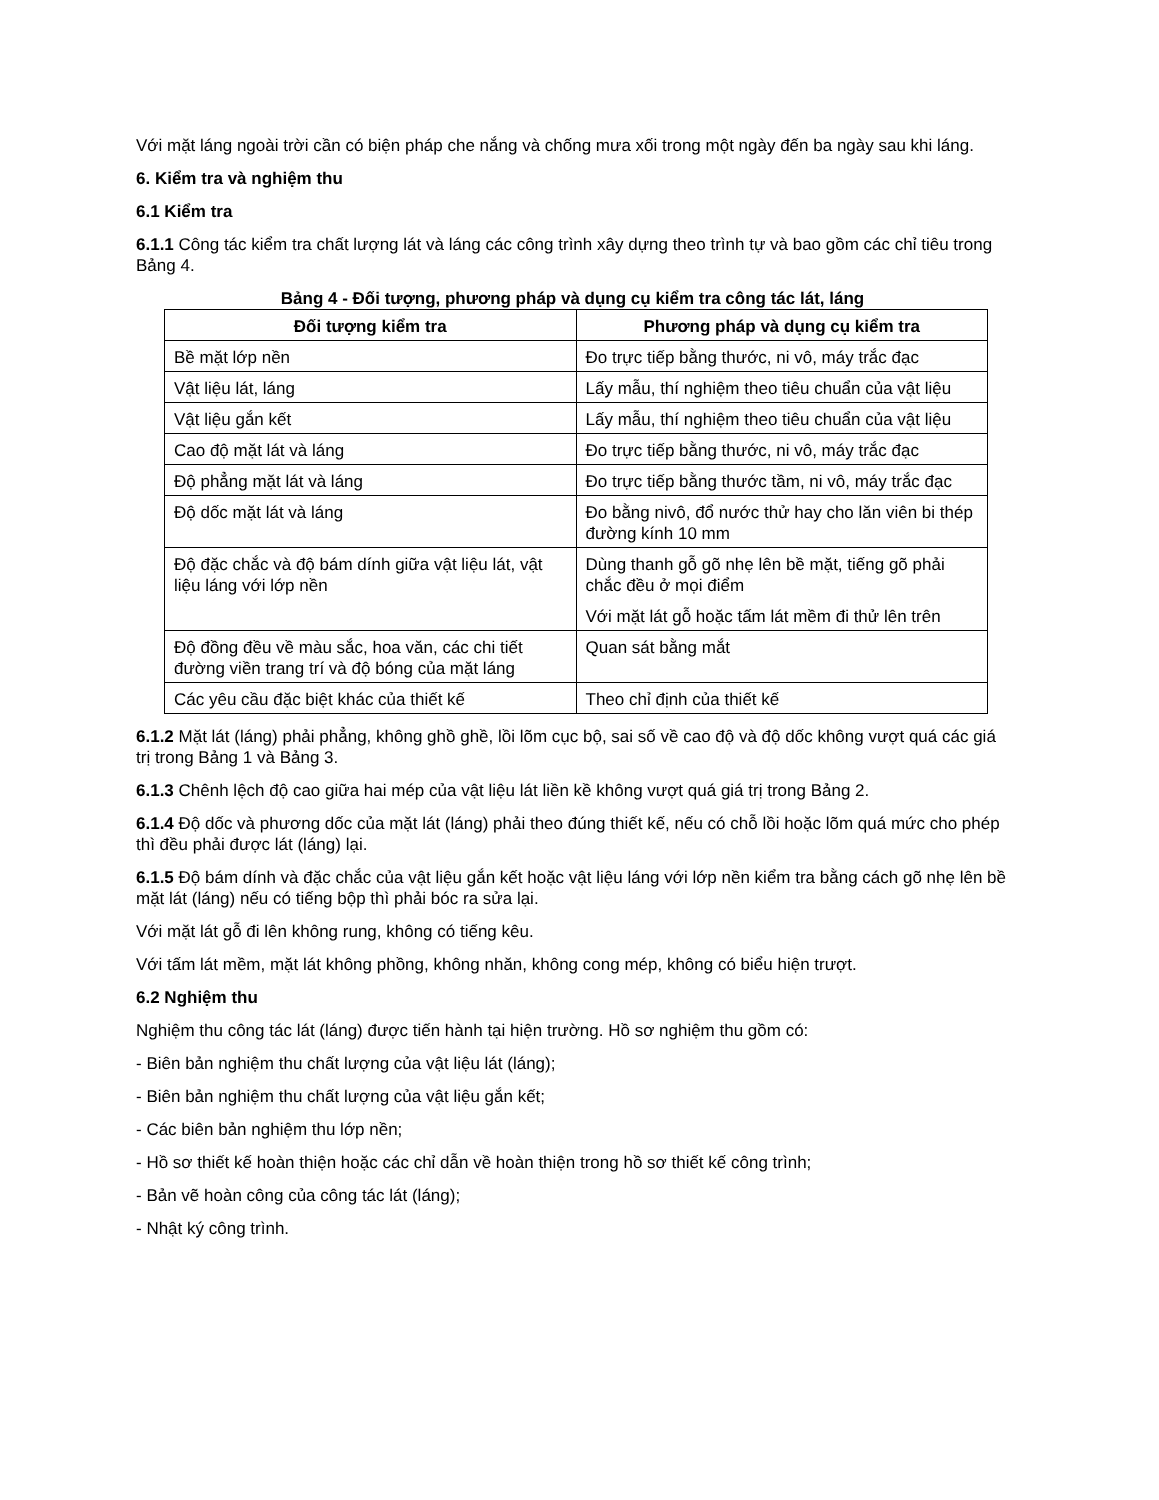Với mặt láng ngoài trời cần có biện pháp che nắng và chống mưa xối trong một ngày đến ba ngày sau khi láng.
6. Kiểm tra và nghiệm thu
6.1 Kiểm tra
6.1.1 Công tác kiểm tra chất lượng lát và láng các công trình xây dựng theo trình tự và bao gồm các chỉ tiêu trong Bảng 4.
Bảng 4 - Đối tượng, phương pháp và dụng cụ kiểm tra công tác lát, láng
| Đối tượng kiểm tra | Phương pháp và dụng cụ kiểm tra |
| --- | --- |
| Bề mặt lớp nền | Đo trực tiếp bằng thước, ni vô, máy trắc đạc |
| Vật liệu lát, láng | Lấy mẫu, thí nghiệm theo tiêu chuẩn của vật liệu |
| Vật liệu gắn kết | Lấy mẫu, thí nghiệm theo tiêu chuẩn của vật liệu |
| Cao độ mặt lát và láng | Đo trực tiếp bằng thước, ni vô, máy trắc đạc |
| Độ phẳng mặt lát và láng | Đo trực tiếp bằng thước tầm, ni vô, máy trắc đạc |
| Độ dốc mặt lát và láng | Đo bằng nivô, đổ nước thử hay cho lăn viên bi thép đường kính 10 mm |
| Độ đặc chắc và độ bám dính giữa vật liệu lát, vật liệu láng với lớp nền | Dùng thanh gỗ gõ nhẹ lên bề mặt, tiếng gõ phải chắc đều ở mọi điểm Với mặt lát gỗ hoặc tấm lát mềm đi thử lên trên |
| Độ đồng đều về màu sắc, hoa văn, các chi tiết đường viền trang trí và độ bóng của mặt láng | Quan sát bằng mắt |
| Các yêu cầu đặc biệt khác của thiết kế | Theo chỉ định của thiết kế |
6.1.2 Mặt lát (láng) phải phẳng, không ghồ ghề, lồi lõm cục bộ, sai số về cao độ và độ dốc không vượt quá các giá trị trong Bảng 1 và Bảng 3.
6.1.3 Chênh lệch độ cao giữa hai mép của vật liệu lát liền kề không vượt quá giá trị trong Bảng 2.
6.1.4 Độ dốc và phương dốc của mặt lát (láng) phải theo đúng thiết kế, nếu có chỗ lồi hoặc lõm quá mức cho phép thì đều phải được lát (láng) lại.
6.1.5 Độ bám dính và đặc chắc của vật liệu gắn kết hoặc vật liệu láng với lớp nền kiểm tra bằng cách gõ nhẹ lên bề mặt lát (láng) nếu có tiếng bộp thì phải bóc ra sửa lại.
Với mặt lát gỗ đi lên không rung, không có tiếng kêu.
Với tấm lát mềm, mặt lát không phồng, không nhăn, không cong mép, không có biểu hiện trượt.
6.2 Nghiệm thu
Nghiệm thu công tác lát (láng) được tiến hành tại hiện trường. Hồ sơ nghiệm thu gồm có:
- Biên bản nghiệm thu chất lượng của vật liệu lát (láng);
- Biên bản nghiệm thu chất lượng của vật liệu gắn kết;
- Các biên bản nghiệm thu lớp nền;
- Hồ sơ thiết kế hoàn thiện hoặc các chỉ dẫn về hoàn thiện trong hồ sơ thiết kế công trình;
- Bản vẽ hoàn công của công tác lát (láng);
- Nhật ký công trình.